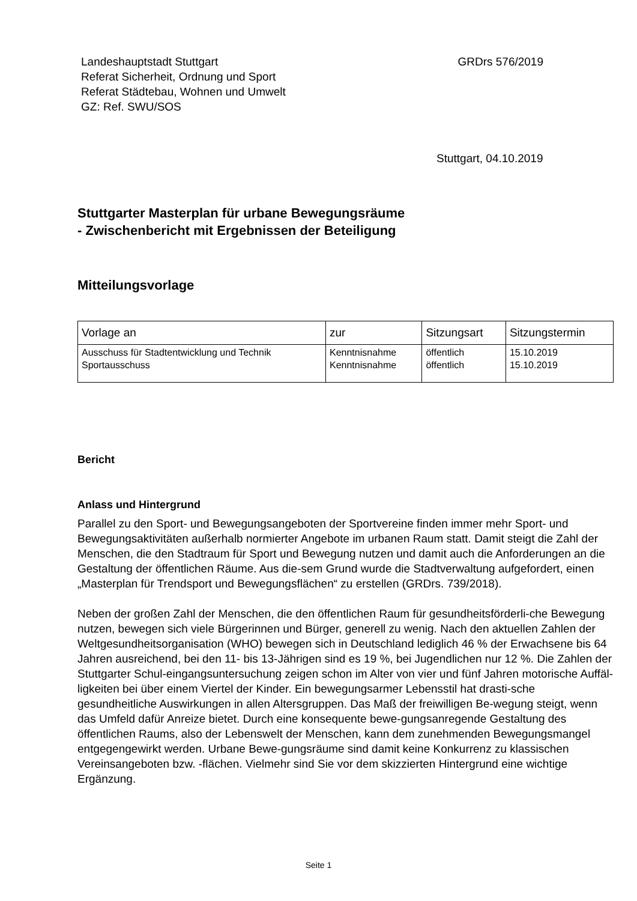Landeshauptstadt Stuttgart
Referat Sicherheit, Ordnung und Sport
Referat Städtebau, Wohnen und Umwelt
GZ: Ref. SWU/SOS
GRDrs 576/2019
Stuttgart, 04.10.2019
Stuttgarter Masterplan für urbane Bewegungsräume
- Zwischenbericht mit Ergebnissen der Beteiligung
Mitteilungsvorlage
| Vorlage an | zur | Sitzungsart | Sitzungstermin |
| --- | --- | --- | --- |
| Ausschuss für Stadtentwicklung und Technik Sportausschuss | Kenntnisnahme Kenntnisnahme | öffentlich öffentlich | 15.10.2019 15.10.2019 |
Bericht
Anlass und Hintergrund
Parallel zu den Sport- und Bewegungsangeboten der Sportvereine finden immer mehr Sport- und Bewegungsaktivitäten außerhalb normierter Angebote im urbanen Raum statt. Damit steigt die Zahl der Menschen, die den Stadtraum für Sport und Bewegung nutzen und damit auch die Anforderungen an die Gestaltung der öffentlichen Räume. Aus die-sem Grund wurde die Stadtverwaltung aufgefordert, einen „Masterplan für Trendsport und Bewegungsflächen“ zu erstellen (GRDrs. 739/2018).
Neben der großen Zahl der Menschen, die den öffentlichen Raum für gesundheitsförderli-che Bewegung nutzen, bewegen sich viele Bürgerinnen und Bürger, generell zu wenig. Nach den aktuellen Zahlen der Weltgesundheitsorganisation (WHO) bewegen sich in Deutschland lediglich 46 % der Erwachsene bis 64 Jahren ausreichend, bei den 11- bis 13-Jährigen sind es 19 %, bei Jugendlichen nur 12 %. Die Zahlen der Stuttgarter Schul-eingangsuntersuchung zeigen schon im Alter von vier und fünf Jahren motorische Auffäl-ligkeiten bei über einem Viertel der Kinder. Ein bewegungsarmer Lebensstil hat drasti-sche gesundheitliche Auswirkungen in allen Altersgruppen. Das Maß der freiwilligen Be-wegung steigt, wenn das Umfeld dafür Anreize bietet. Durch eine konsequente bewe-gungsanregende Gestaltung des öffentlichen Raums, also der Lebenswelt der Menschen, kann dem zunehmenden Bewegungsmangel entgegengewirkt werden. Urbane Bewe-gungsräume sind damit keine Konkurrenz zu klassischen Vereinsangeboten bzw. -flächen. Vielmehr sind Sie vor dem skizzierten Hintergrund eine wichtige Ergänzung.
Seite 1